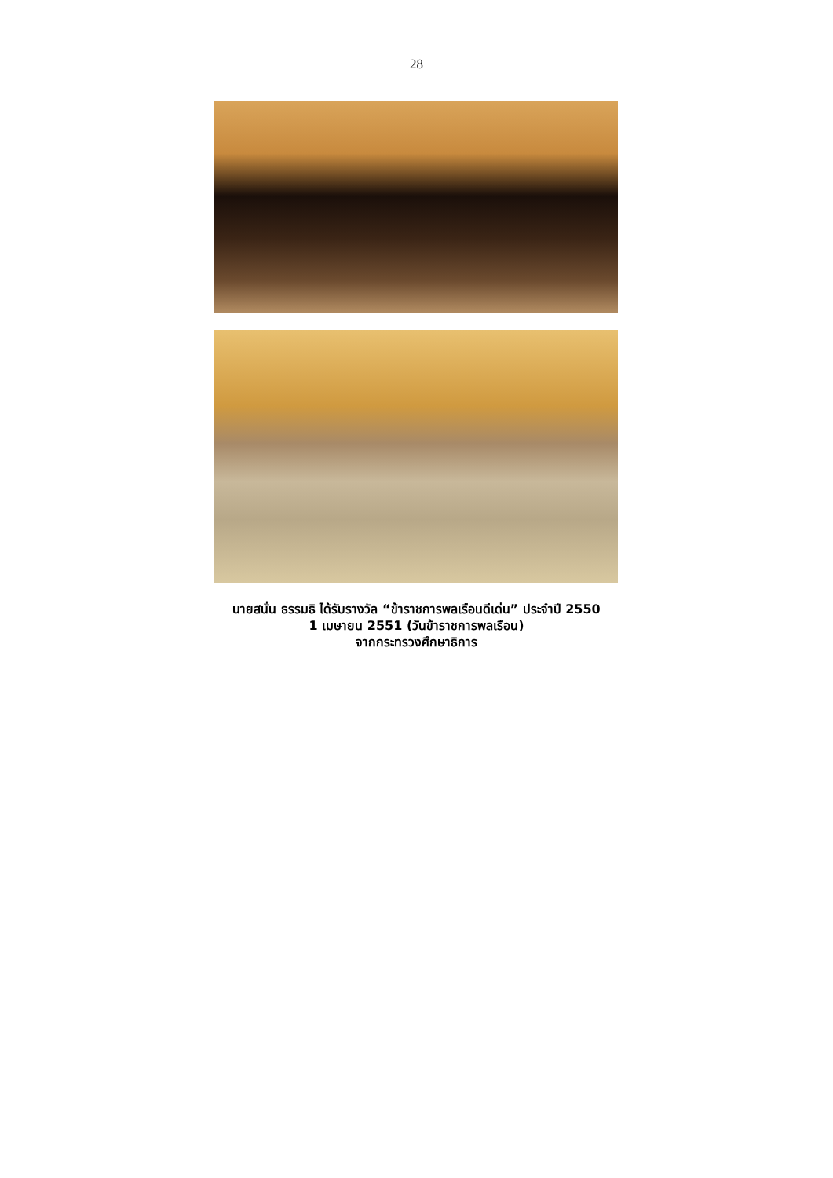28
นายสนั่น ธรรมธิ ได้รับรางวัล “ข้าราชการพลเรือนดีเด่น” ประจำปี 2550
1 เมษายน 2551 (วันข้าราชการพลเรือน)
จากกระทรวงศึกษาธิการ